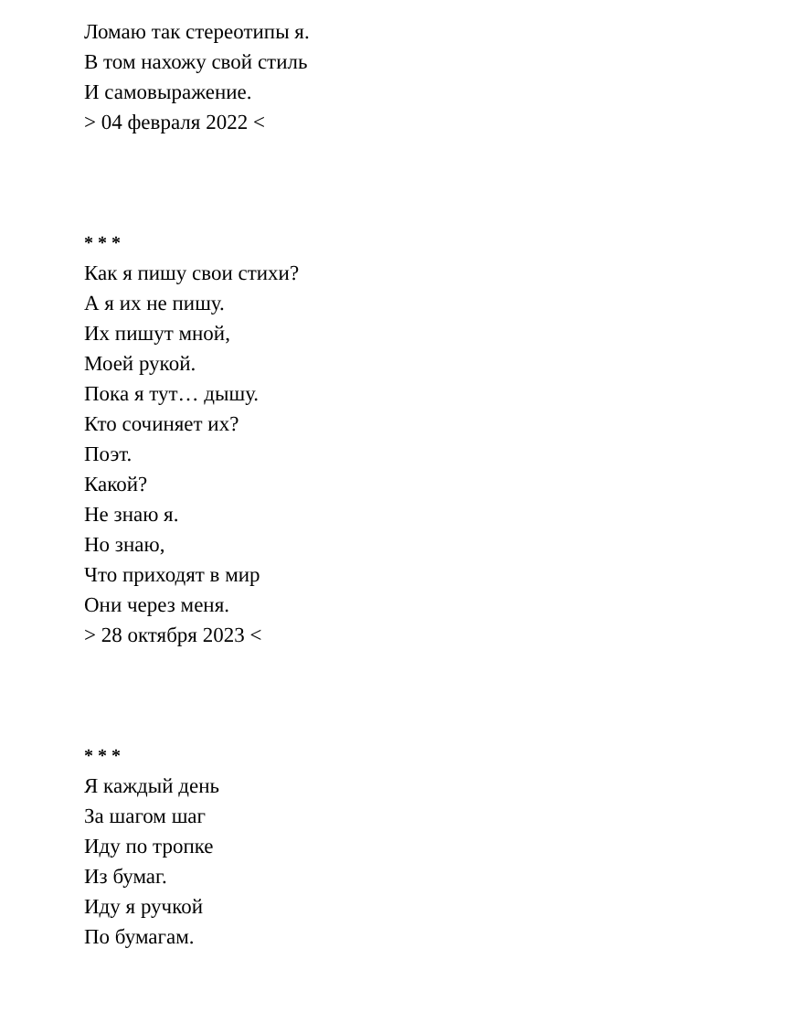Ломаю так стереотипы я.
В том нахожу свой стиль
И самовыражение.
> 04 февраля 2022 <
* * *
Как я пишу свои стихи?
А я их не пишу.
Их пишут мной,
Моей рукой.
Пока я тут… дышу.
Кто сочиняет их?
Поэт.
Какой?
Не знаю я.
Но знаю,
Что приходят в мир
Они через меня.
> 28 октября 2023 <
* * *
Я каждый день
За шагом шаг
Иду по тропке
Из бумаг.
Иду я ручкой
По бумагам.